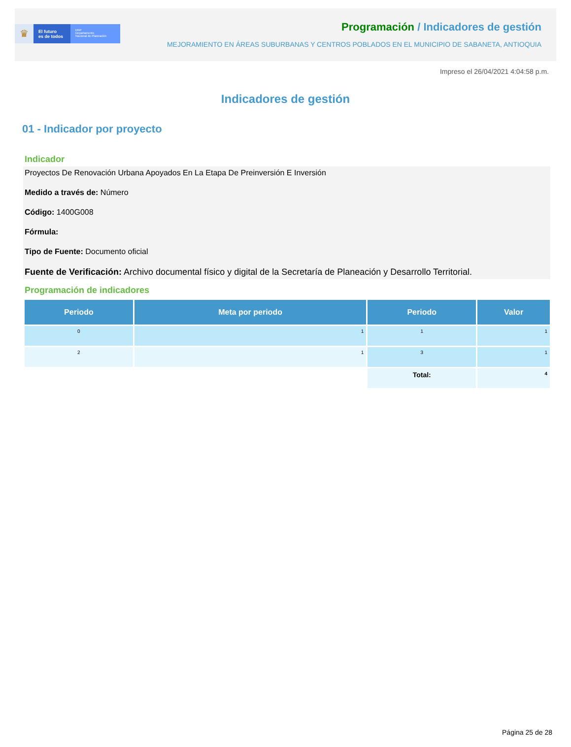♛
El futuro
es de todos
DNP
Departamento
Nacional de Planeación
Programación / Indicadores de gestión
MEJORAMIENTO EN ÁREAS SUBURBANAS Y CENTROS POBLADOS EN EL MUNICIPIO DE SABANETA, ANTIOQUIA
Impreso el 26/04/2021 4:04:58 p.m.
Indicadores de gestión
01 - Indicador por proyecto
Indicador
Proyectos De Renovación Urbana Apoyados En La Etapa De Preinversión E Inversión
Medido a través de: Número
Código: 1400G008
Fórmula:
Tipo de Fuente: Documento oficial
Fuente de Verificación: Archivo documental físico y digital de la Secretaría de Planeación y Desarrollo Territorial.
Programación de indicadores
| Periodo | Meta por periodo | Periodo | Valor |
| --- | --- | --- | --- |
| 0 | 1 | 1 | 1 |
| 2 | 1 | 3 | 1 |
| | | Total: | 4 |
Página 25 de 28